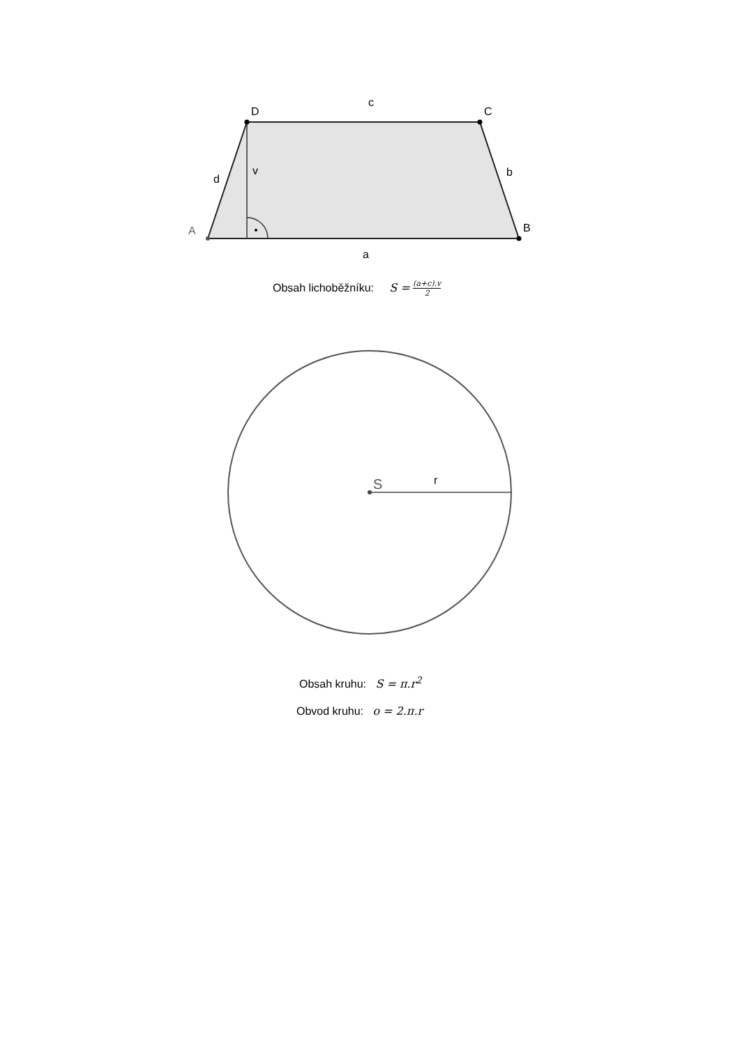D
C
c
A
B
a
d
v
b
S
r
Obsah lichoběžníku: S = (a+c).v 2
Obsah kruhu: S = π.r<sup>2</sup>
Obvod kruhu: o = 2.π.r